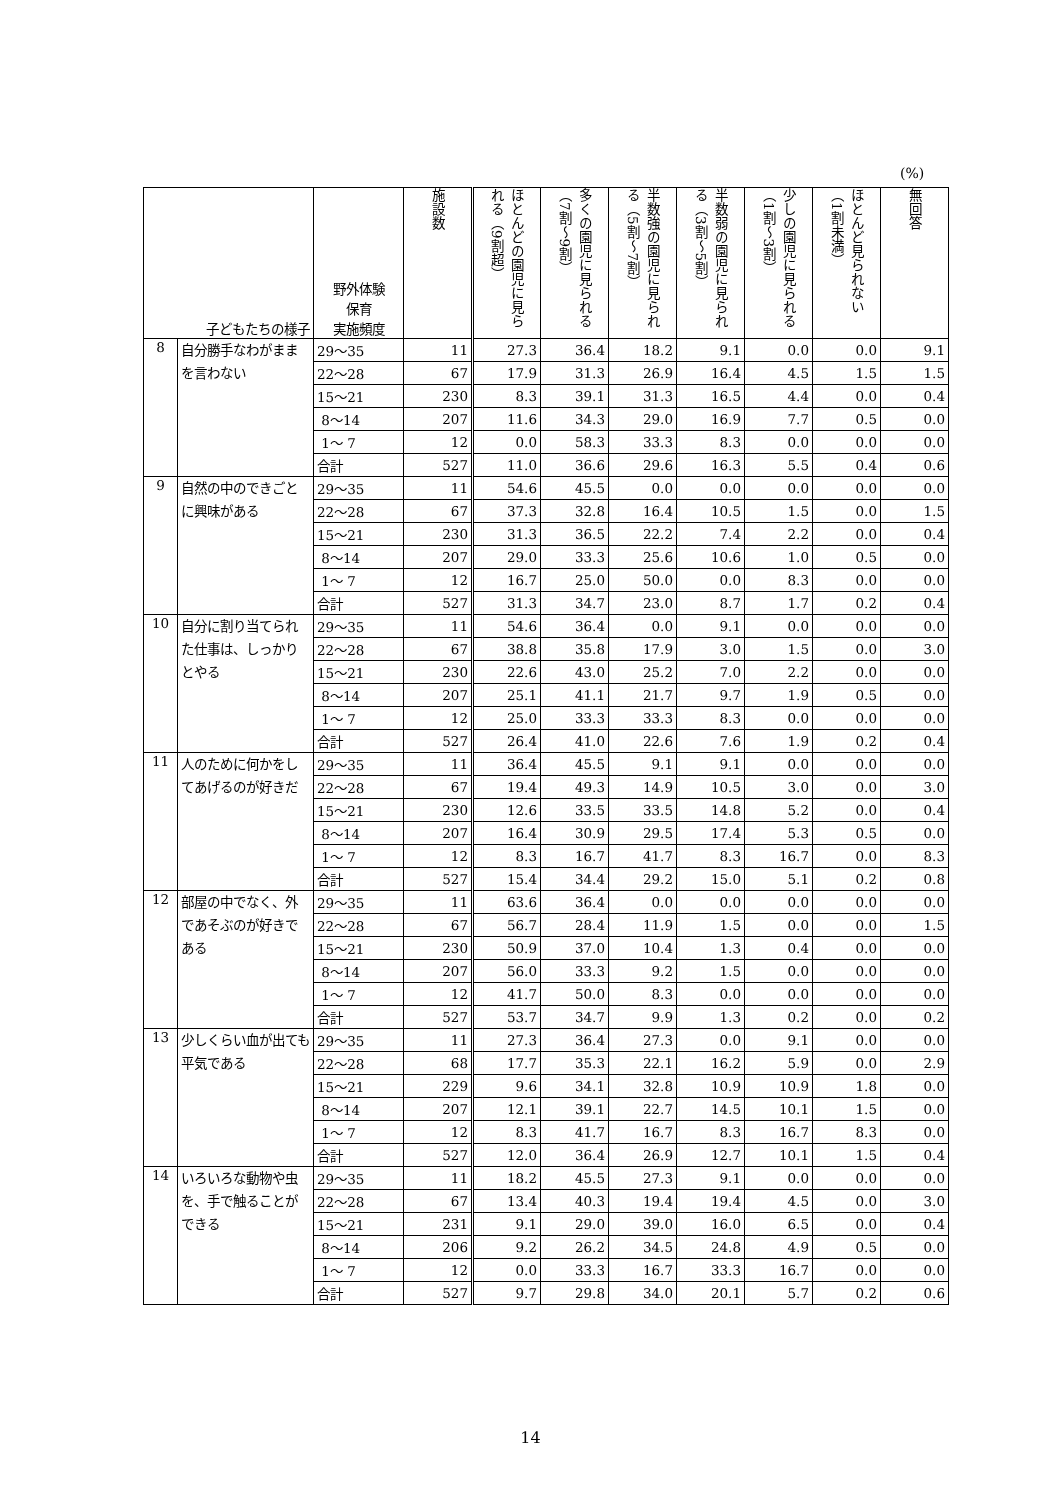(%)
| 子どもたちの様子 | | 野外体験 保育 実施頻度 | 施設数 | ほとんどの園児に見られる（9割超） | 多くの園児に見られる（7割～9割） | 半数強の園児に見られる（5割～7割） | 半数弱の園児に見られる（3割～5割） | 少しの園児に見られる（1割～3割） | ほとんど見られない（1割未満） | 無回答 |
| --- | --- | --- | --- | --- | --- | --- | --- | --- | --- | --- |
| 8 | 自分勝手なわがままを言わない | 29～35 | 11 | 27.3 | 36.4 | 18.2 | 9.1 | 0.0 | 0.0 | 9.1 |
| | | 22～28 | 67 | 17.9 | 31.3 | 26.9 | 16.4 | 4.5 | 1.5 | 1.5 |
| | | 15～21 | 230 | 8.3 | 39.1 | 31.3 | 16.5 | 4.4 | 0.0 | 0.4 |
| | | 8～14 | 207 | 11.6 | 34.3 | 29.0 | 16.9 | 7.7 | 0.5 | 0.0 |
| | | 1～ 7 | 12 | 0.0 | 58.3 | 33.3 | 8.3 | 0.0 | 0.0 | 0.0 |
| | | 合計 | 527 | 11.0 | 36.6 | 29.6 | 16.3 | 5.5 | 0.4 | 0.6 |
| 9 | 自然の中のできごとに興味がある | 29～35 | 11 | 54.6 | 45.5 | 0.0 | 0.0 | 0.0 | 0.0 | 0.0 |
| | | 22～28 | 67 | 37.3 | 32.8 | 16.4 | 10.5 | 1.5 | 0.0 | 1.5 |
| | | 15～21 | 230 | 31.3 | 36.5 | 22.2 | 7.4 | 2.2 | 0.0 | 0.4 |
| | | 8～14 | 207 | 29.0 | 33.3 | 25.6 | 10.6 | 1.0 | 0.5 | 0.0 |
| | | 1～ 7 | 12 | 16.7 | 25.0 | 50.0 | 0.0 | 8.3 | 0.0 | 0.0 |
| | | 合計 | 527 | 31.3 | 34.7 | 23.0 | 8.7 | 1.7 | 0.2 | 0.4 |
| 10 | 自分に割り当てられた仕事は、しっかりとやる | 29～35 | 11 | 54.6 | 36.4 | 0.0 | 9.1 | 0.0 | 0.0 | 0.0 |
| | | 22～28 | 67 | 38.8 | 35.8 | 17.9 | 3.0 | 1.5 | 0.0 | 3.0 |
| | | 15～21 | 230 | 22.6 | 43.0 | 25.2 | 7.0 | 2.2 | 0.0 | 0.0 |
| | | 8～14 | 207 | 25.1 | 41.1 | 21.7 | 9.7 | 1.9 | 0.5 | 0.0 |
| | | 1～ 7 | 12 | 25.0 | 33.3 | 33.3 | 8.3 | 0.0 | 0.0 | 0.0 |
| | | 合計 | 527 | 26.4 | 41.0 | 22.6 | 7.6 | 1.9 | 0.2 | 0.4 |
| 11 | 人のために何かをしてあげるのが好きだ | 29～35 | 11 | 36.4 | 45.5 | 9.1 | 9.1 | 0.0 | 0.0 | 0.0 |
| | | 22～28 | 67 | 19.4 | 49.3 | 14.9 | 10.5 | 3.0 | 0.0 | 3.0 |
| | | 15～21 | 230 | 12.6 | 33.5 | 33.5 | 14.8 | 5.2 | 0.0 | 0.4 |
| | | 8～14 | 207 | 16.4 | 30.9 | 29.5 | 17.4 | 5.3 | 0.5 | 0.0 |
| | | 1～ 7 | 12 | 8.3 | 16.7 | 41.7 | 8.3 | 16.7 | 0.0 | 8.3 |
| | | 合計 | 527 | 15.4 | 34.4 | 29.2 | 15.0 | 5.1 | 0.2 | 0.8 |
| 12 | 部屋の中でなく、外であそぶのが好きである | 29～35 | 11 | 63.6 | 36.4 | 0.0 | 0.0 | 0.0 | 0.0 | 0.0 |
| | | 22～28 | 67 | 56.7 | 28.4 | 11.9 | 1.5 | 0.0 | 0.0 | 1.5 |
| | | 15～21 | 230 | 50.9 | 37.0 | 10.4 | 1.3 | 0.4 | 0.0 | 0.0 |
| | | 8～14 | 207 | 56.0 | 33.3 | 9.2 | 1.5 | 0.0 | 0.0 | 0.0 |
| | | 1～ 7 | 12 | 41.7 | 50.0 | 8.3 | 0.0 | 0.0 | 0.0 | 0.0 |
| | | 合計 | 527 | 53.7 | 34.7 | 9.9 | 1.3 | 0.2 | 0.0 | 0.2 |
| 13 | 少しくらい血が出ても平気である | 29～35 | 11 | 27.3 | 36.4 | 27.3 | 0.0 | 9.1 | 0.0 | 0.0 |
| | | 22～28 | 68 | 17.7 | 35.3 | 22.1 | 16.2 | 5.9 | 0.0 | 2.9 |
| | | 15～21 | 229 | 9.6 | 34.1 | 32.8 | 10.9 | 10.9 | 1.8 | 0.0 |
| | | 8～14 | 207 | 12.1 | 39.1 | 22.7 | 14.5 | 10.1 | 1.5 | 0.0 |
| | | 1～ 7 | 12 | 8.3 | 41.7 | 16.7 | 8.3 | 16.7 | 8.3 | 0.0 |
| | | 合計 | 527 | 12.0 | 36.4 | 26.9 | 12.7 | 10.1 | 1.5 | 0.4 |
| 14 | いろいろな動物や虫を、手で触ることができる | 29～35 | 11 | 18.2 | 45.5 | 27.3 | 9.1 | 0.0 | 0.0 | 0.0 |
| | | 22～28 | 67 | 13.4 | 40.3 | 19.4 | 19.4 | 4.5 | 0.0 | 3.0 |
| | | 15～21 | 231 | 9.1 | 29.0 | 39.0 | 16.0 | 6.5 | 0.0 | 0.4 |
| | | 8～14 | 206 | 9.2 | 26.2 | 34.5 | 24.8 | 4.9 | 0.5 | 0.0 |
| | | 1～ 7 | 12 | 0.0 | 33.3 | 16.7 | 33.3 | 16.7 | 0.0 | 0.0 |
| | | 合計 | 527 | 9.7 | 29.8 | 34.0 | 20.1 | 5.7 | 0.2 | 0.6 |
14